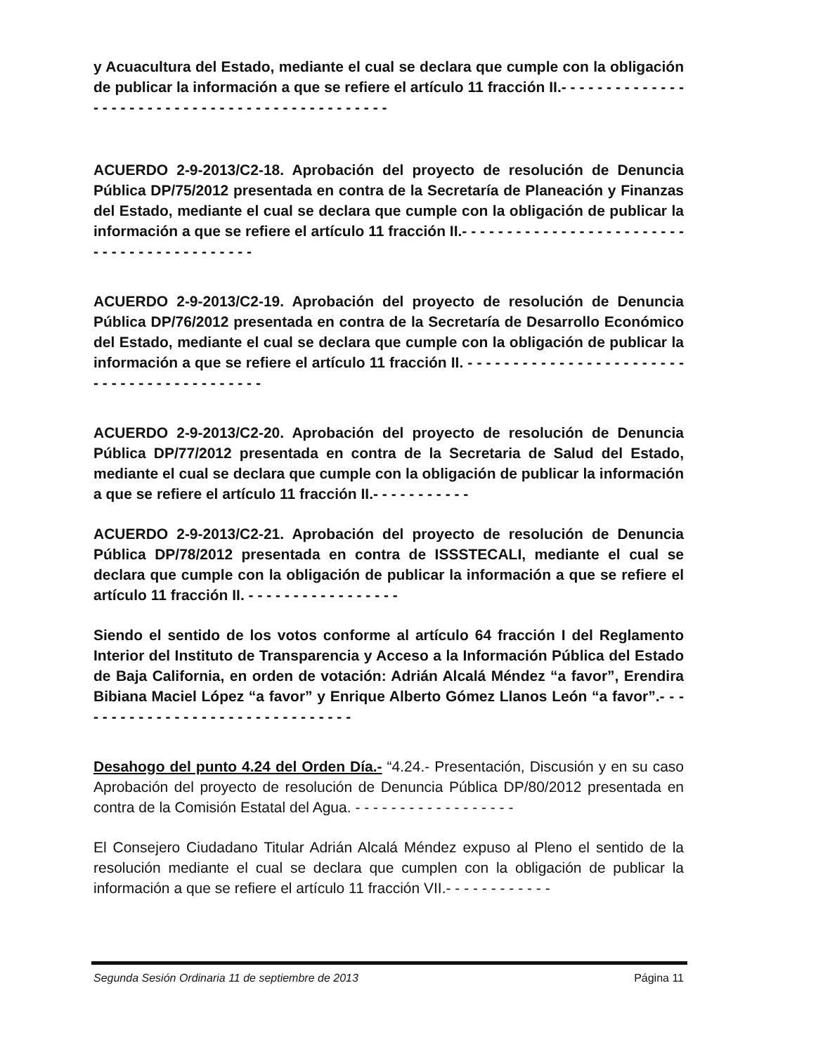y Acuacultura del Estado, mediante el cual se declara que cumple con la obligación de publicar la información a que se refiere el artículo 11 fracción II.- - - - - - - - - - - - - - - - - - - - - - - - - - - - - - - - - - - - - - - - - - - - - - -
ACUERDO 2-9-2013/C2-18. Aprobación del proyecto de resolución de Denuncia Pública DP/75/2012 presentada en contra de la Secretaría de Planeación y Finanzas del Estado, mediante el cual se declara que cumple con la obligación de publicar la información a que se refiere el artículo 11 fracción II.- - - - - - - - - - - - - - - - - - - - - - - - - - - - - - - - - - - - - - - - - - -
ACUERDO 2-9-2013/C2-19. Aprobación del proyecto de resolución de Denuncia Pública DP/76/2012 presentada en contra de la Secretaría de Desarrollo Económico del Estado, mediante el cual se declara que cumple con la obligación de publicar la información a que se refiere el artículo 11 fracción II. - - - - - - - - - - - - - - - - - - - - - - - - - - - - - - - - - - - - - - - - - - -
ACUERDO 2-9-2013/C2-20. Aprobación del proyecto de resolución de Denuncia Pública DP/77/2012 presentada en contra de la Secretaria de Salud del Estado, mediante el cual se declara que cumple con la obligación de publicar la información a que se refiere el artículo 11 fracción II.- - - - - - - - - - -
ACUERDO 2-9-2013/C2-21. Aprobación del proyecto de resolución de Denuncia Pública DP/78/2012 presentada en contra de ISSSTECALI, mediante el cual se declara que cumple con la obligación de publicar la información a que se refiere el artículo 11 fracción II. - - - - - - - - - - - - - - - - -
Siendo el sentido de los votos conforme al artículo 64 fracción I del Reglamento Interior del Instituto de Transparencia y Acceso a la Información Pública del Estado de Baja California, en orden de votación: Adrián Alcalá Méndez “a favor”, Erendira Bibiana Maciel López “a favor” y Enrique Alberto Gómez Llanos León “a favor”.- - - - - - - - - - - - - - - - - - - - - - - - - - - - - - - -
Desahogo del punto 4.24 del Orden Día.- “4.24.- Presentación, Discusión y en su caso Aprobación del proyecto de resolución de Denuncia Pública DP/80/2012 presentada en contra de la Comisión Estatal del Agua. - - - - - - - - - - - - - - - - - -
El Consejero Ciudadano Titular Adrián Alcalá Méndez expuso al Pleno el sentido de la resolución mediante el cual se declara que cumplen con la obligación de publicar la información a que se refiere el artículo 11 fracción VII.- - - - - - - - - - - -
Segunda Sesión Ordinaria 11 de septiembre de 2013 Página 11